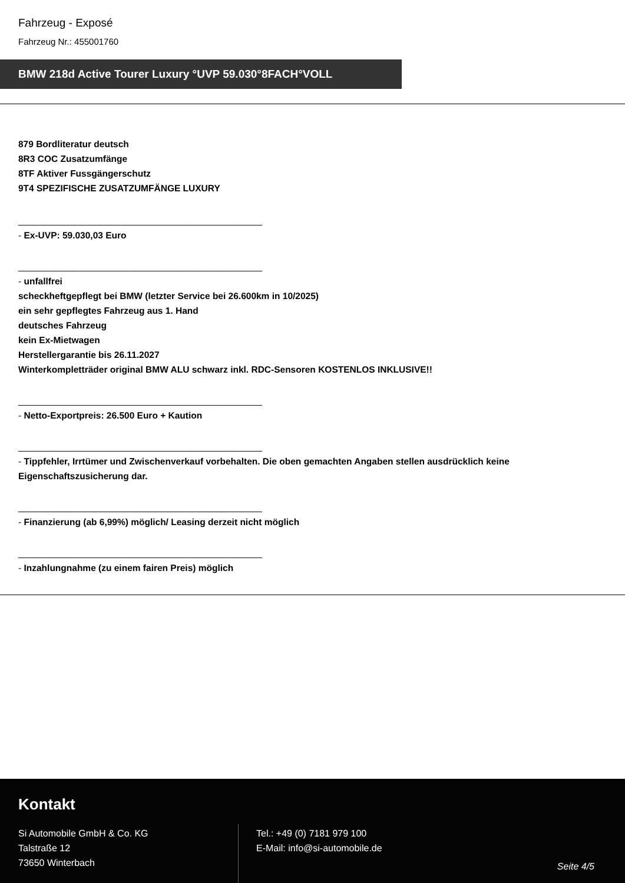Fahrzeug - Exposé
Fahrzeug Nr.: 455001760
BMW 218d Active Tourer Luxury °UVP 59.030°8FACH°VOLL
879 Bordliteratur deutsch
8R3 COC Zusatzumfänge
8TF Aktiver Fussgängerschutz
9T4 SPEZIFISCHE ZUSATZUMFÄNGE LUXURY
________________________________________________
- Ex-UVP: 59.030,03 Euro
________________________________________________
- unfallfrei
scheckheftgepflegt bei BMW (letzter Service bei 26.600km in 10/2025)
ein sehr gepflegtes Fahrzeug aus 1. Hand
deutsches Fahrzeug
kein Ex-Mietwagen
Herstellergarantie bis 26.11.2027
Winterkompletträder original BMW ALU schwarz inkl. RDC-Sensoren KOSTENLOS INKLUSIVE!!
________________________________________________
- Netto-Exportpreis: 26.500 Euro + Kaution
________________________________________________
- Tippfehler, Irrtümer und Zwischenverkauf vorbehalten. Die oben gemachten Angaben stellen ausdrücklich keine Eigenschaftszusicherung dar.
________________________________________________
- Finanzierung (ab 6,99%) möglich/ Leasing derzeit nicht möglich
________________________________________________
- Inzahlungnahme (zu einem fairen Preis) möglich
Kontakt
Si Automobile GmbH & Co. KG
Talstraße 12
73650 Winterbach
Tel.: +49 (0) 7181 979 100
E-Mail: info@si-automobile.de
Seite 4/5